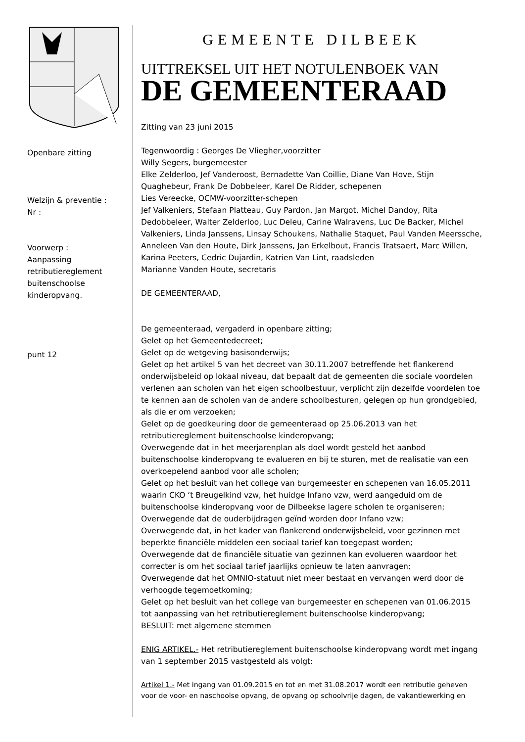Openbare zitting
Welzijn & preventie :
Nr :
Voorwerp :
Aanpassing retributiereglement buitenschoolse kinderopvang.
punt 12
GEMEENTE DILBEEK
UITTREKSEL UIT HET NOTULENBOEK VAN
DE GEMEENTERAAD
Zitting van 23 juni 2015
Tegenwoordig : Georges De Vliegher,voorzitter
Willy Segers, burgemeester
Elke Zelderloo, Jef Vanderoost, Bernadette Van Coillie, Diane Van Hove, Stijn Quaghebeur, Frank De Dobbeleer, Karel De Ridder, schepenen
Lies Vereecke, OCMW-voorzitter-schepen
Jef Valkeniers, Stefaan Platteau, Guy Pardon, Jan Margot, Michel Dandoy, Rita Dedobbeleer, Walter Zelderloo, Luc Deleu, Carine Walravens, Luc De Backer, Michel Valkeniers, Linda Janssens, Linsay Schoukens, Nathalie Staquet, Paul Vanden Meerssche, Anneleen Van den Houte, Dirk Janssens, Jan Erkelbout, Francis Tratsaert, Marc Willen, Karina Peeters, Cedric Dujardin, Katrien Van Lint, raadsleden
Marianne Vanden Houte, secretaris
DE GEMEENTERAAD,
De gemeenteraad, vergaderd in openbare zitting;
Gelet op het Gemeentedecreet;
Gelet op de wetgeving basisonderwijs;
Gelet op het artikel 5 van het decreet van 30.11.2007 betreffende het flankerend onderwijsbeleid op lokaal niveau, dat bepaalt dat de gemeenten die sociale voordelen verlenen aan scholen van het eigen schoolbestuur, verplicht zijn dezelfde voordelen toe te kennen aan de scholen van de andere schoolbesturen, gelegen op hun grondgebied, als die er om verzoeken;
Gelet op de goedkeuring door de gemeenteraad op 25.06.2013 van het retributiereglement buitenschoolse kinderopvang;
Overwegende dat in het meerjarenplan als doel wordt gesteld het aanbod buitenschoolse kinderopvang te evalueren en bij te sturen, met de realisatie van een overkoepelend aanbod voor alle scholen;
Gelet op het besluit van het college van burgemeester en schepenen van 16.05.2011 waarin CKO ‘t Breugelkind vzw, het huidge Infano vzw, werd aangeduid om de buitenschoolse kinderopvang voor de Dilbeekse lagere scholen te organiseren;
Overwegende dat de ouderbijdragen geïnd worden door Infano vzw;
Overwegende dat, in het kader van flankerend onderwijsbeleid, voor gezinnen met beperkte financiële middelen een sociaal tarief kan toegepast worden;
Overwegende dat de financiële situatie van gezinnen kan evolueren waardoor het correcter is om het sociaal tarief jaarlijks opnieuw te laten aanvragen;
Overwegende dat het OMNIO-statuut niet meer bestaat en vervangen werd door de verhoogde tegemoetkoming;
Gelet op het besluit van het college van burgemeester en schepenen van 01.06.2015 tot aanpassing van het retributiereglement buitenschoolse kinderopvang;
BESLUIT: met algemene stemmen
ENIG ARTIKEL.- Het retributiereglement buitenschoolse kinderopvang wordt met ingang van 1 september 2015 vastgesteld als volgt:
Artikel 1.- Met ingang van 01.09.2015 en tot en met 31.08.2017 wordt een retributie geheven voor de voor- en naschoolse opvang, de opvang op schoolvrije dagen, de vakantiewerking en